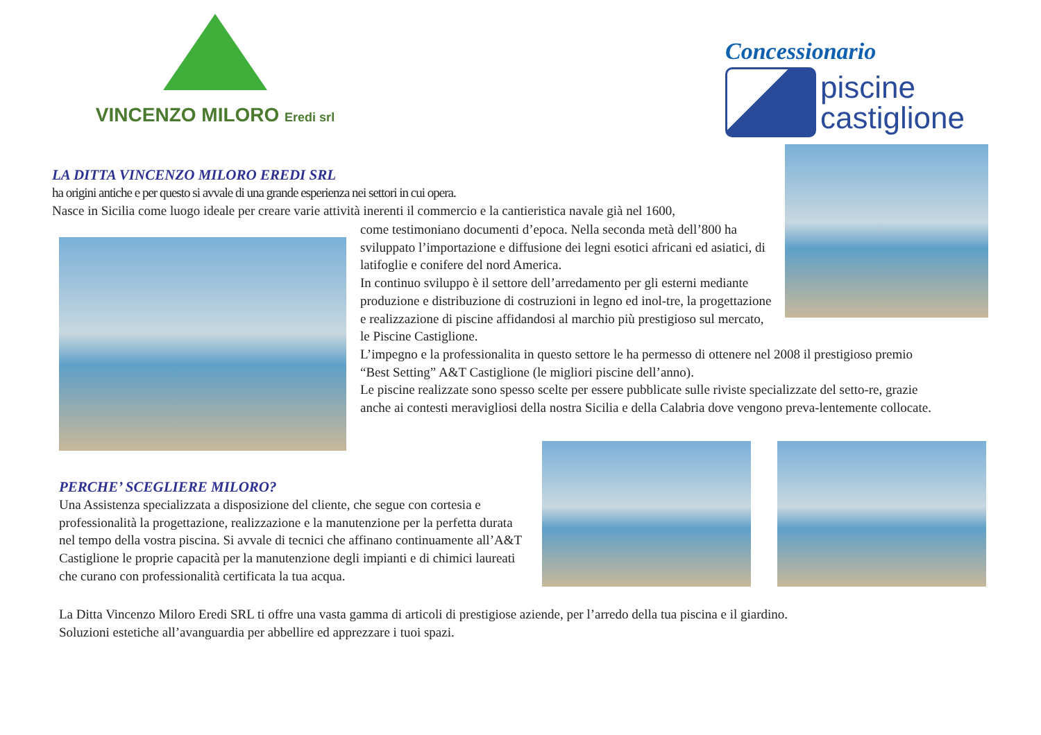VINCENZO MILORO Eredi srl
Concessionario
piscine
castiglione
LA DITTA VINCENZO MILORO EREDI SRL
ha origini antiche e per questo si avvale di una grande esperienza nei settori in cui opera.
Nasce in Sicilia come luogo ideale per creare varie attività inerenti il commercio e la cantieristica navale già nel 1600,
come testimoniano documenti d’epoca. Nella seconda metà dell’800 ha sviluppato l’importazione e diffusione dei legni esotici africani ed asiatici, di latifoglie e conifere del nord America.
In continuo sviluppo è il settore dell’arredamento per gli esterni mediante produzione e distribuzione di costruzioni in legno ed inol-tre, la progettazione e realizzazione di piscine affidandosi al marchio più prestigioso sul mercato, le Piscine Castiglione.
L’impegno e la professionalita in questo settore le ha permesso di ottenere nel 2008 il prestigioso premio “Best Setting” A&T Castiglione (le migliori piscine dell’anno).
Le piscine realizzate sono spesso scelte per essere pubblicate sulle riviste specializzate del setto-re, grazie anche ai contesti meravigliosi della nostra Sicilia e della Calabria dove vengono preva-lentemente collocate.
PERCHE’ SCEGLIERE MILORO?
Una Assistenza specializzata a disposizione del cliente, che segue con cortesia e professionalità la progettazione, realizzazione e la manutenzione per la perfetta durata nel tempo della vostra piscina. Si avvale di tecnici che affinano continuamente all’A&T Castiglione le proprie capacità per la manutenzione degli impianti e di chimici laureati che curano con professionalità certificata la tua acqua.
La Ditta Vincenzo Miloro Eredi SRL ti offre una vasta gamma di articoli di prestigiose aziende, per l’arredo della tua piscina e il giardino.
Soluzioni estetiche all’avanguardia per abbellire ed apprezzare i tuoi spazi.